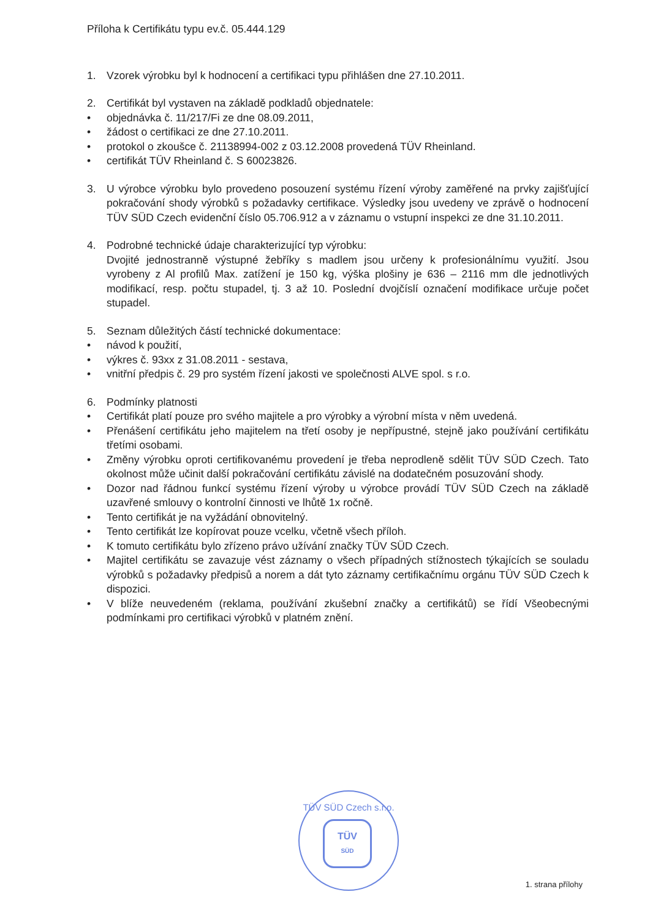Příloha k Certifikátu typu ev.č. 05.444.129
1. Vzorek výrobku byl k hodnocení a certifikaci typu přihlášen dne 27.10.2011.
2. Certifikát byl vystaven na základě podkladů objednatele:
• objednávka č. 11/217/Fi ze dne 08.09.2011,
• žádost o certifikaci ze dne 27.10.2011.
• protokol o zkoušce č. 21138994-002 z 03.12.2008 provedená TÜV Rheinland.
• certifikát TÜV Rheinland č. S 60023826.
3. U výrobce výrobku bylo provedeno posouzení systému řízení výroby zaměřené na prvky zajišťující pokračování shody výrobků s požadavky certifikace. Výsledky jsou uvedeny ve zprávě o hodnocení TÜV SÜD Czech evidenční číslo 05.706.912 a v záznamu o vstupní inspekci ze dne 31.10.2011.
4. Podrobné technické údaje charakterizující typ výrobku:
Dvojité jednostranně výstupné žebříky s madlem jsou určeny k profesionálnímu využití. Jsou vyrobeny z Al profilů Max. zatížení je 150 kg, výška plošiny je 636 – 2116 mm dle jednotlivých modifikací, resp. počtu stupadel, tj. 3 až 10. Poslední dvojčíslí označení modifikace určuje počet stupadel.
5. Seznam důležitých částí technické dokumentace:
• návod k použití,
• výkres č. 93xx z 31.08.2011 - sestava,
• vnitřní předpis č. 29 pro systém řízení jakosti ve společnosti ALVE spol. s r.o.
6. Podmínky platnosti
• Certifikát platí pouze pro svého majitele a pro výrobky a výrobní místa v něm uvedená.
• Přenášení certifikátu jeho majitelem na třetí osoby je nepřípustné, stejně jako používání certifikátu třetími osobami.
• Změny výrobku oproti certifikovanému provedení je třeba neprodleně sdělit TÜV SÜD Czech. Tato okolnost může učinit další pokračování certifikátu závislé na dodatečném posuzování shody.
• Dozor nad řádnou funkcí systému řízení výroby u výrobce provádí TÜV SÜD Czech na základě uzavřené smlouvy o kontrolní činnosti ve lhůtě 1x ročně.
• Tento certifikát je na vyžádání obnovitelný.
• Tento certifikát lze kopírovat pouze vcelku, včetně všech příloh.
• K tomuto certifikátu bylo zřízeno právo užívání značky TÜV SÜD Czech.
• Majitel certifikátu se zavazuje vést záznamy o všech případných stížnostech týkajících se souladu výrobků s požadavky předpisů a norem a dát tyto záznamy certifikačnímu orgánu TÜV SÜD Czech k dispozici.
• V blíže neuvedeném (reklama, používání zkušební značky a certifikátů) se řídí Všeobecnými podmínkami pro certifikaci výrobků v platném znění.
TÜV SÜD Czech s.r.o.
TÜV
SÜD
1. strana přílohy